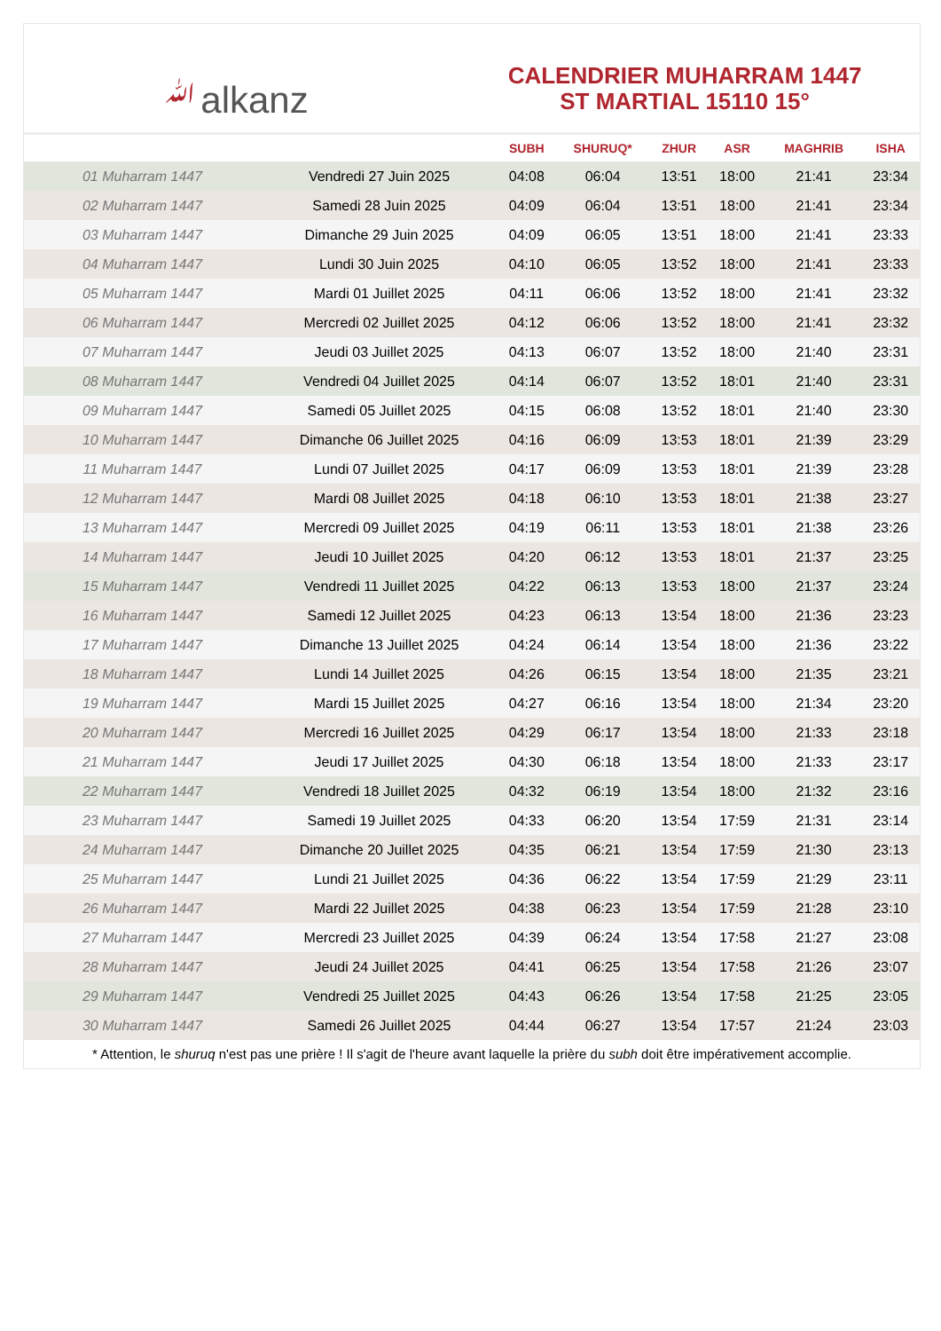ﷲalkanz
CALENDRIER MUHARRAM 1447
ST MARTIAL 15110 15°
| | | SUBH | SHURUQ* | ZHUR | ASR | MAGHRIB | ISHA |
| --- | --- | --- | --- | --- | --- | --- | --- |
| 01 Muharram 1447 | Vendredi 27 Juin 2025 | 04:08 | 06:04 | 13:51 | 18:00 | 21:41 | 23:34 |
| 02 Muharram 1447 | Samedi 28 Juin 2025 | 04:09 | 06:04 | 13:51 | 18:00 | 21:41 | 23:34 |
| 03 Muharram 1447 | Dimanche 29 Juin 2025 | 04:09 | 06:05 | 13:51 | 18:00 | 21:41 | 23:33 |
| 04 Muharram 1447 | Lundi 30 Juin 2025 | 04:10 | 06:05 | 13:52 | 18:00 | 21:41 | 23:33 |
| 05 Muharram 1447 | Mardi 01 Juillet 2025 | 04:11 | 06:06 | 13:52 | 18:00 | 21:41 | 23:32 |
| 06 Muharram 1447 | Mercredi 02 Juillet 2025 | 04:12 | 06:06 | 13:52 | 18:00 | 21:41 | 23:32 |
| 07 Muharram 1447 | Jeudi 03 Juillet 2025 | 04:13 | 06:07 | 13:52 | 18:00 | 21:40 | 23:31 |
| 08 Muharram 1447 | Vendredi 04 Juillet 2025 | 04:14 | 06:07 | 13:52 | 18:01 | 21:40 | 23:31 |
| 09 Muharram 1447 | Samedi 05 Juillet 2025 | 04:15 | 06:08 | 13:52 | 18:01 | 21:40 | 23:30 |
| 10 Muharram 1447 | Dimanche 06 Juillet 2025 | 04:16 | 06:09 | 13:53 | 18:01 | 21:39 | 23:29 |
| 11 Muharram 1447 | Lundi 07 Juillet 2025 | 04:17 | 06:09 | 13:53 | 18:01 | 21:39 | 23:28 |
| 12 Muharram 1447 | Mardi 08 Juillet 2025 | 04:18 | 06:10 | 13:53 | 18:01 | 21:38 | 23:27 |
| 13 Muharram 1447 | Mercredi 09 Juillet 2025 | 04:19 | 06:11 | 13:53 | 18:01 | 21:38 | 23:26 |
| 14 Muharram 1447 | Jeudi 10 Juillet 2025 | 04:20 | 06:12 | 13:53 | 18:01 | 21:37 | 23:25 |
| 15 Muharram 1447 | Vendredi 11 Juillet 2025 | 04:22 | 06:13 | 13:53 | 18:00 | 21:37 | 23:24 |
| 16 Muharram 1447 | Samedi 12 Juillet 2025 | 04:23 | 06:13 | 13:54 | 18:00 | 21:36 | 23:23 |
| 17 Muharram 1447 | Dimanche 13 Juillet 2025 | 04:24 | 06:14 | 13:54 | 18:00 | 21:36 | 23:22 |
| 18 Muharram 1447 | Lundi 14 Juillet 2025 | 04:26 | 06:15 | 13:54 | 18:00 | 21:35 | 23:21 |
| 19 Muharram 1447 | Mardi 15 Juillet 2025 | 04:27 | 06:16 | 13:54 | 18:00 | 21:34 | 23:20 |
| 20 Muharram 1447 | Mercredi 16 Juillet 2025 | 04:29 | 06:17 | 13:54 | 18:00 | 21:33 | 23:18 |
| 21 Muharram 1447 | Jeudi 17 Juillet 2025 | 04:30 | 06:18 | 13:54 | 18:00 | 21:33 | 23:17 |
| 22 Muharram 1447 | Vendredi 18 Juillet 2025 | 04:32 | 06:19 | 13:54 | 18:00 | 21:32 | 23:16 |
| 23 Muharram 1447 | Samedi 19 Juillet 2025 | 04:33 | 06:20 | 13:54 | 17:59 | 21:31 | 23:14 |
| 24 Muharram 1447 | Dimanche 20 Juillet 2025 | 04:35 | 06:21 | 13:54 | 17:59 | 21:30 | 23:13 |
| 25 Muharram 1447 | Lundi 21 Juillet 2025 | 04:36 | 06:22 | 13:54 | 17:59 | 21:29 | 23:11 |
| 26 Muharram 1447 | Mardi 22 Juillet 2025 | 04:38 | 06:23 | 13:54 | 17:59 | 21:28 | 23:10 |
| 27 Muharram 1447 | Mercredi 23 Juillet 2025 | 04:39 | 06:24 | 13:54 | 17:58 | 21:27 | 23:08 |
| 28 Muharram 1447 | Jeudi 24 Juillet 2025 | 04:41 | 06:25 | 13:54 | 17:58 | 21:26 | 23:07 |
| 29 Muharram 1447 | Vendredi 25 Juillet 2025 | 04:43 | 06:26 | 13:54 | 17:58 | 21:25 | 23:05 |
| 30 Muharram 1447 | Samedi 26 Juillet 2025 | 04:44 | 06:27 | 13:54 | 17:57 | 21:24 | 23:03 |
* Attention, le shuruq n'est pas une prière ! Il s'agit de l'heure avant laquelle la prière du subh doit être impérativement accomplie.